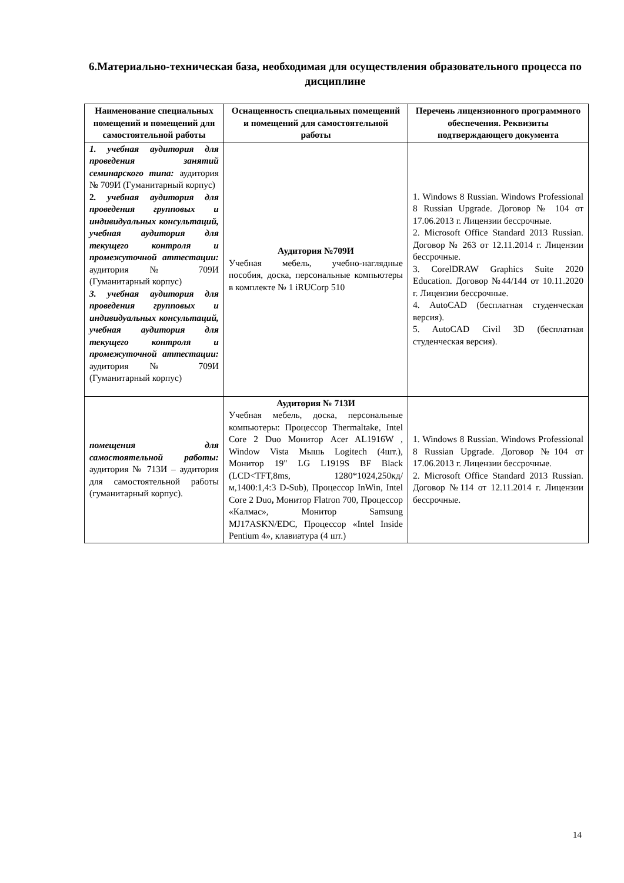6.Материально-техническая база, необходимая для осуществления образовательного процесса по дисциплине
| Наименование специальных помещений и помещений для самостоятельной работы | Оснащенность специальных помещений и помещений для самостоятельной работы | Перечень лицензионного программного обеспечения. Реквизиты подтверждающего документа |
| --- | --- | --- |
| 1. учебная аудитория для проведения занятий семинарского типа: аудитория № 709И (Гуманитарный корпус) 2 . учебная аудитория для проведения групповых и индивидуальных консультаций, учебная аудитория для текущего контроля и промежуточной аттестации: аудитория № 709И (Гуманитарный корпус) 3. учебная аудитория для проведения групповых и индивидуальных консультаций, учебная аудитория для текущего контроля и промежуточной аттестации: аудитория № 709И (Гуманитарный корпус) | Аудитория №709И Учебная мебель, учебно-наглядные пособия, доска, персональные компьютеры в комплекте № 1 iRUCorp 510 | 1. Windows 8 Russian. Windows Professional 8 Russian Upgrade. Договор № 104 от 17.06.2013 г. Лицензии бессрочные. 2. Microsoft Office Standard 2013 Russian. Договор № 263 от 12.11.2014 г. Лицензии бессрочные. 3. CorelDRAW Graphics Suite 2020 Education. Договор №44/144 от 10.11.2020 г. Лицензии бессрочные. 4. AutoCAD (бесплатная студенческая версия). 5. AutoCAD Civil 3D (бесплатная студенческая версия). |
| помещения для самостоятельной работы: аудитория № 713И – аудитория для самостоятельной работы (гуманитарный корпус). | Аудитория № 713И Учебная мебель, доска, персональные компьютеры: Процессор Thermaltake, Intel Core 2 Duo Монитор Acer AL1916W , Window Vista Мышь Logitech (4шт.), Монитор 19" LG L1919S BF Black (LCD<TFT,8ms, 1280*1024,250кд/м,1400:1,4:3 D-Sub), Процессор InWin, Intel Core 2 Duo , Монитор Flatron 700, Процессор «Калмас», Монитор Samsung MJ17ASKN/EDC, Процессор «Intel Inside Pentium 4», клавиатура (4 шт.) | 1. Windows 8 Russian. Windows Professional 8 Russian Upgrade. Договор №104 от 17.06.2013 г. Лицензии бессрочные. 2. Microsoft Office Standard 2013 Russian. Договор №114 от 12.11.2014 г. Лицензии бессрочные. |
14